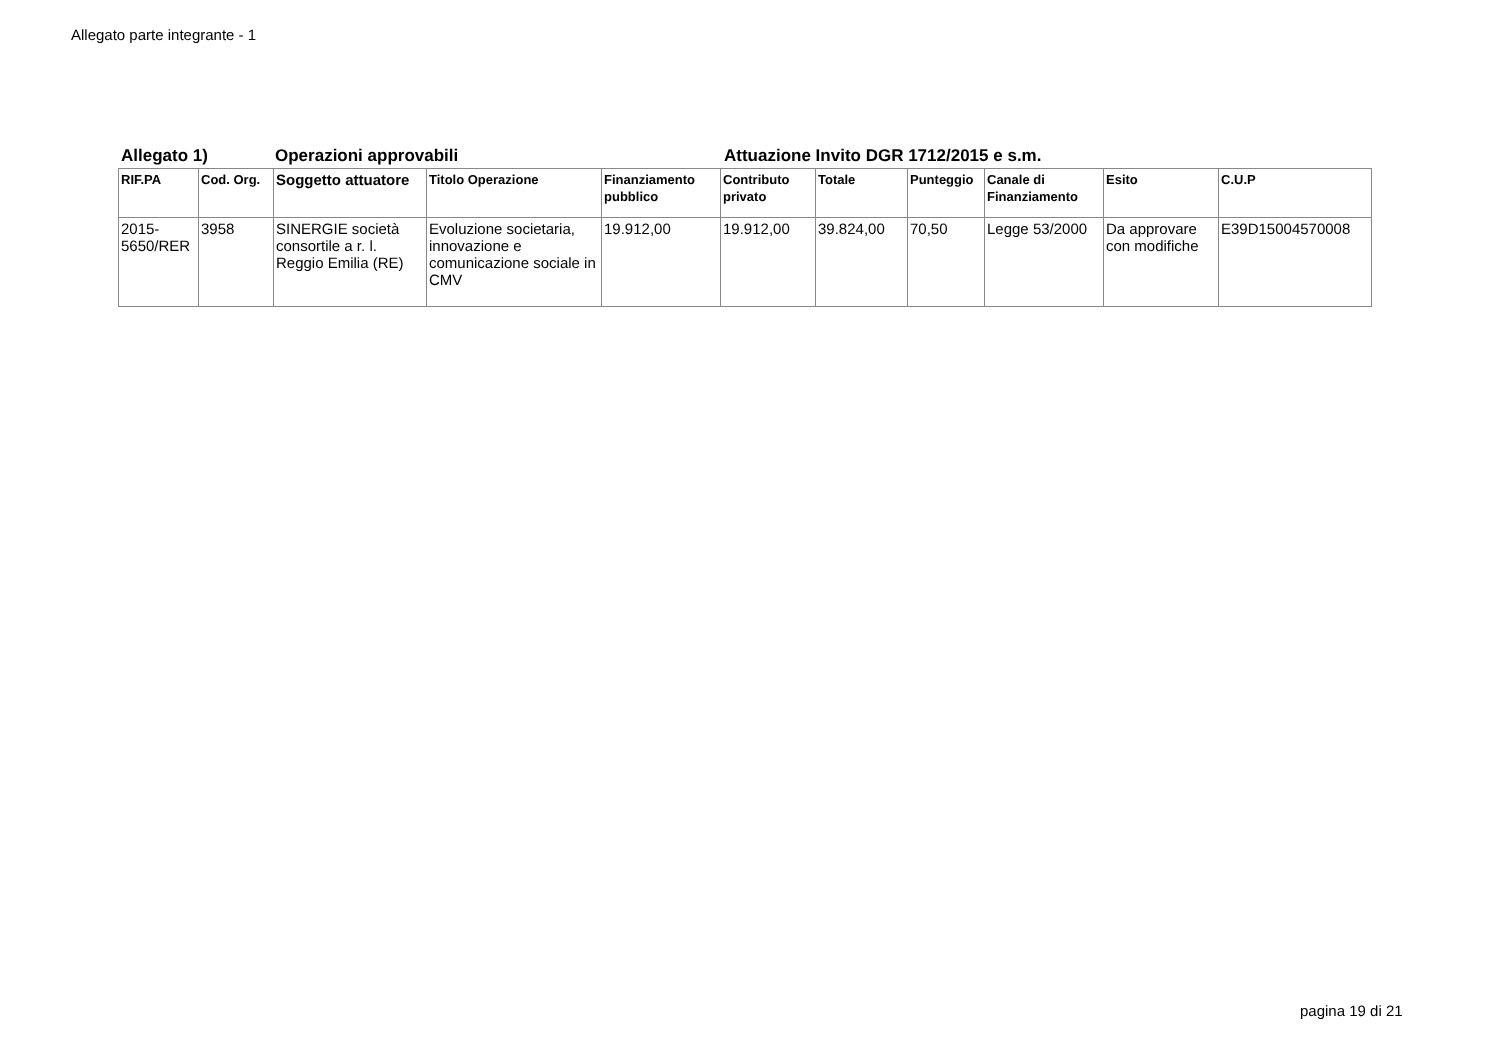Allegato parte integrante - 1
Allegato 1) Operazioni approvabili Attuazione Invito DGR 1712/2015 e s.m.
| RIF.PA | Cod. Org. | Soggetto attuatore | Titolo Operazione | Finanziamento pubblico | Contributo privato | Totale | Punteggio | Canale di Finanziamento | Esito | C.U.P |
| --- | --- | --- | --- | --- | --- | --- | --- | --- | --- | --- |
| 2015-5650/RER | 3958 | SINERGIE società consortile a r. l. Reggio Emilia (RE) | Evoluzione societaria, innovazione e comunicazione sociale in CMV | 19.912,00 | 19.912,00 | 39.824,00 | 70,50 | Legge 53/2000 | Da approvare con modifiche | E39D15004570008 |
pagina 19 di 21